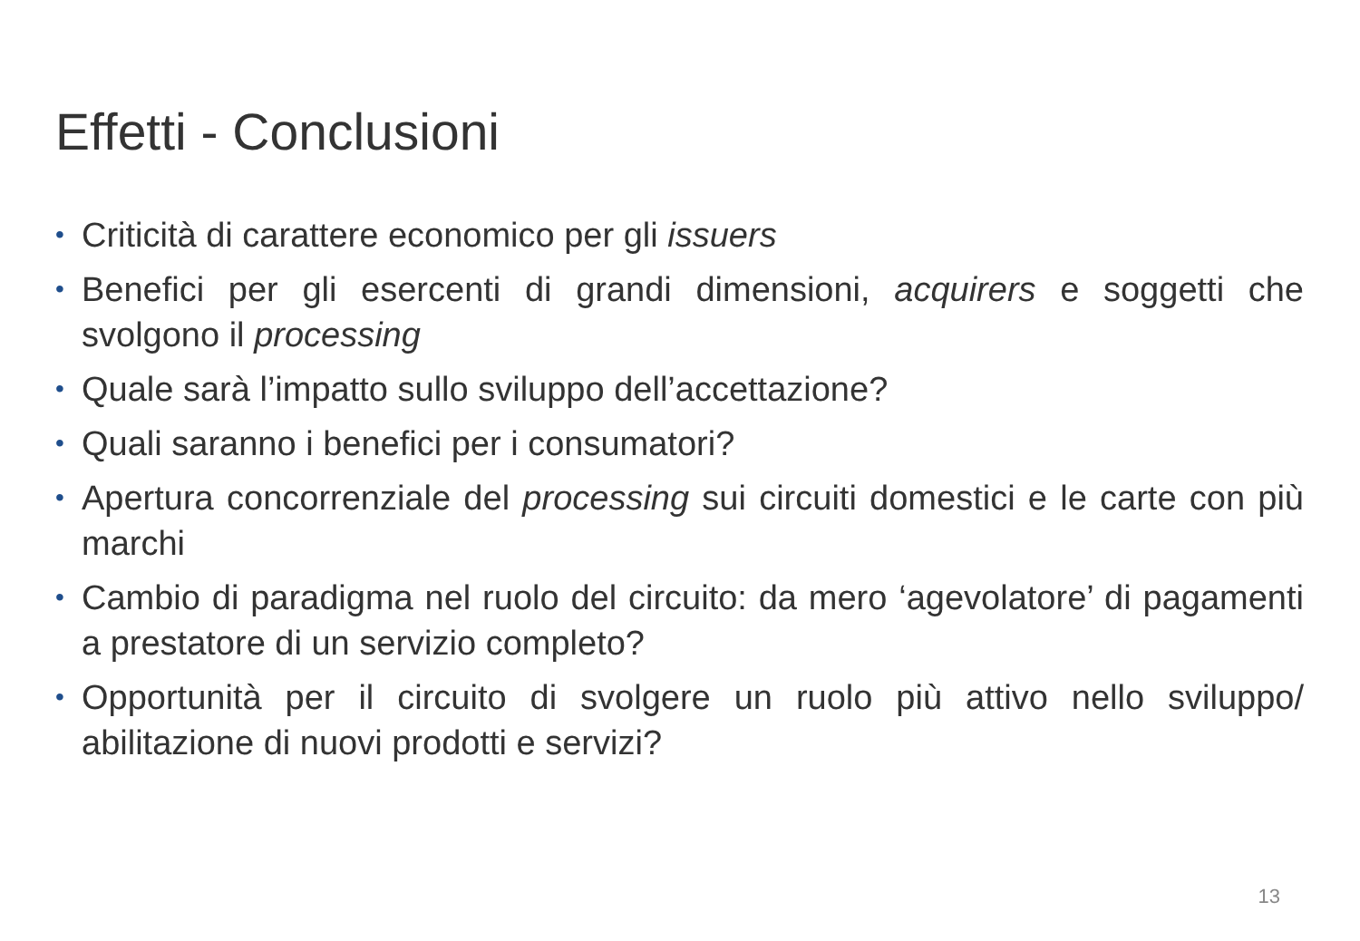Effetti - Conclusioni
• Criticità di carattere economico per gli issuers
• Benefici per gli esercenti di grandi dimensioni, acquirers e soggetti che svolgono il processing
• Quale sarà l’impatto sullo sviluppo dell’accettazione?
• Quali saranno i benefici per i consumatori?
• Apertura concorrenziale del processing sui circuiti domestici e le carte con più marchi
• Cambio di paradigma nel ruolo del circuito: da mero ‘agevolatore’ di pagamenti a prestatore di un servizio completo?
• Opportunità per il circuito di svolgere un ruolo più attivo nello sviluppo/ abilitazione di nuovi prodotti e servizi?
13